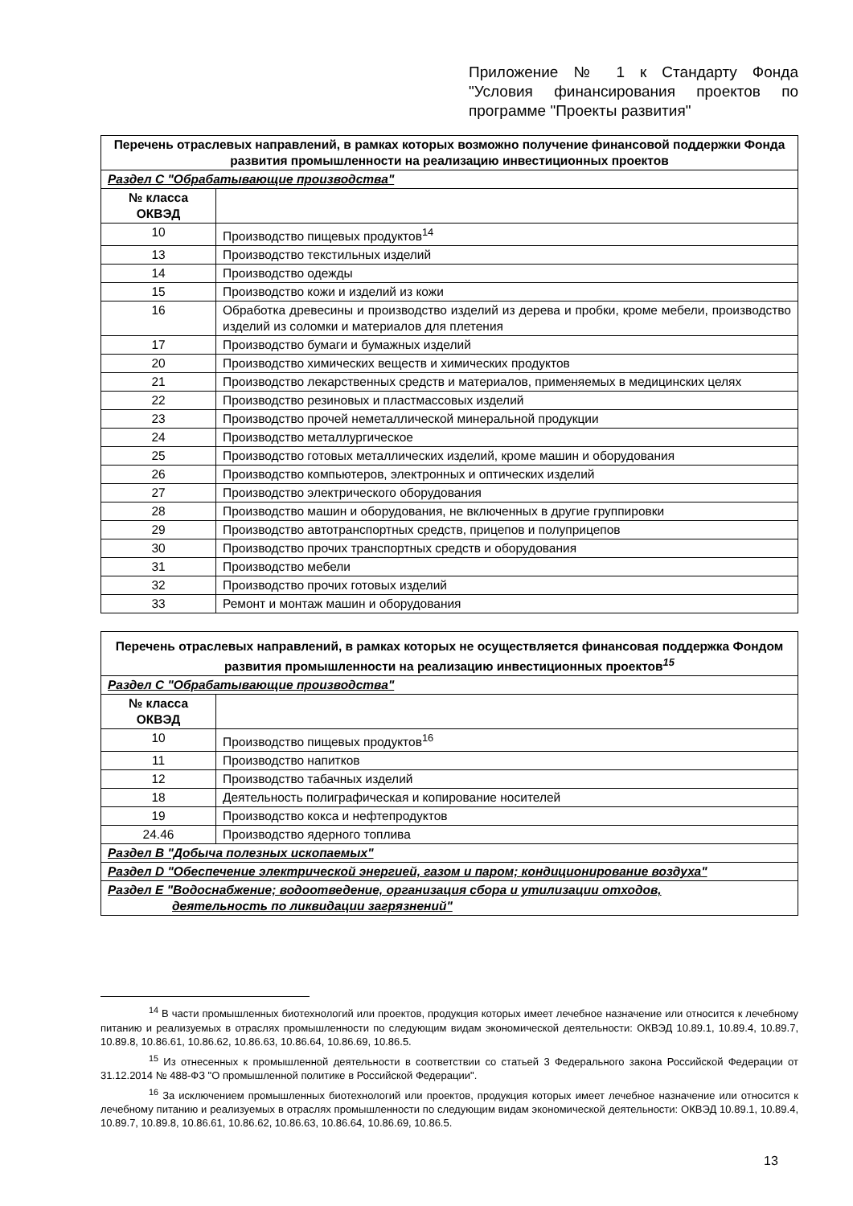Приложение № 1 к Стандарту Фонда "Условия финансирования проектов по программе "Проекты развития"
| Перечень отраслевых направлений, в рамках которых возможно получение финансовой поддержки Фонда развития промышленности на реализацию инвестиционных проектов | |
| --- | --- |
| Раздел С "Обрабатывающие производства" | |
| № класса ОКВЭД | |
| 10 | Производство пищевых продуктов<sup>14</sup> |
| 13 | Производство текстильных изделий |
| 14 | Производство одежды |
| 15 | Производство кожи и изделий из кожи |
| 16 | Обработка древесины и производство изделий из дерева и пробки, кроме мебели, производство изделий из соломки и материалов для плетения |
| 17 | Производство бумаги и бумажных изделий |
| 20 | Производство химических веществ и химических продуктов |
| 21 | Производство лекарственных средств и материалов, применяемых в медицинских целях |
| 22 | Производство резиновых и пластмассовых изделий |
| 23 | Производство прочей неметаллической минеральной продукции |
| 24 | Производство металлургическое |
| 25 | Производство готовых металлических изделий, кроме машин и оборудования |
| 26 | Производство компьютеров, электронных и оптических изделий |
| 27 | Производство электрического оборудования |
| 28 | Производство машин и оборудования, не включенных в другие группировки |
| 29 | Производство автотранспортных средств, прицепов и полуприцепов |
| 30 | Производство прочих транспортных средств и оборудования |
| 31 | Производство мебели |
| 32 | Производство прочих готовых изделий |
| 33 | Ремонт и монтаж машин и оборудования |
| Перечень отраслевых направлений, в рамках которых не осуществляется финансовая поддержка Фондом развития промышленности на реализацию инвестиционных проектов<sup>15</sup> | |
| --- | --- |
| Раздел С "Обрабатывающие производства" | |
| № класса ОКВЭД | |
| 10 | Производство пищевых продуктов<sup>16</sup> |
| 11 | Производство напитков |
| 12 | Производство табачных изделий |
| 18 | Деятельность полиграфическая и копирование носителей |
| 19 | Производство кокса и нефтепродуктов |
| 24.46 | Производство ядерного топлива |
| Раздел В "Добыча полезных ископаемых" | |
| Раздел D "Обеспечение электрической энергией, газом и паром; кондиционирование воздуха" | |
| Раздел Е "Водоснабжение; водоотведение, организация сбора и утилизации отходов, деятельность по ликвидации загрязнений" | |
<sup>14</sup> В части промышленных биотехнологий или проектов, продукция которых имеет лечебное назначение или относится к лечебному питанию и реализуемых в отраслях промышленности по следующим видам экономической деятельности: ОКВЭД 10.89.1, 10.89.4, 10.89.7, 10.89.8, 10.86.61, 10.86.62, 10.86.63, 10.86.64, 10.86.69, 10.86.5.
<sup>15</sup> Из отнесенных к промышленной деятельности в соответствии со статьей 3 Федерального закона Российской Федерации от 31.12.2014 № 488-ФЗ "О промышленной политике в Российской Федерации".
<sup>16</sup> За исключением промышленных биотехнологий или проектов, продукция которых имеет лечебное назначение или относится к лечебному питанию и реализуемых в отраслях промышленности по следующим видам экономической деятельности: ОКВЭД 10.89.1, 10.89.4, 10.89.7, 10.89.8, 10.86.61, 10.86.62, 10.86.63, 10.86.64, 10.86.69, 10.86.5.
13